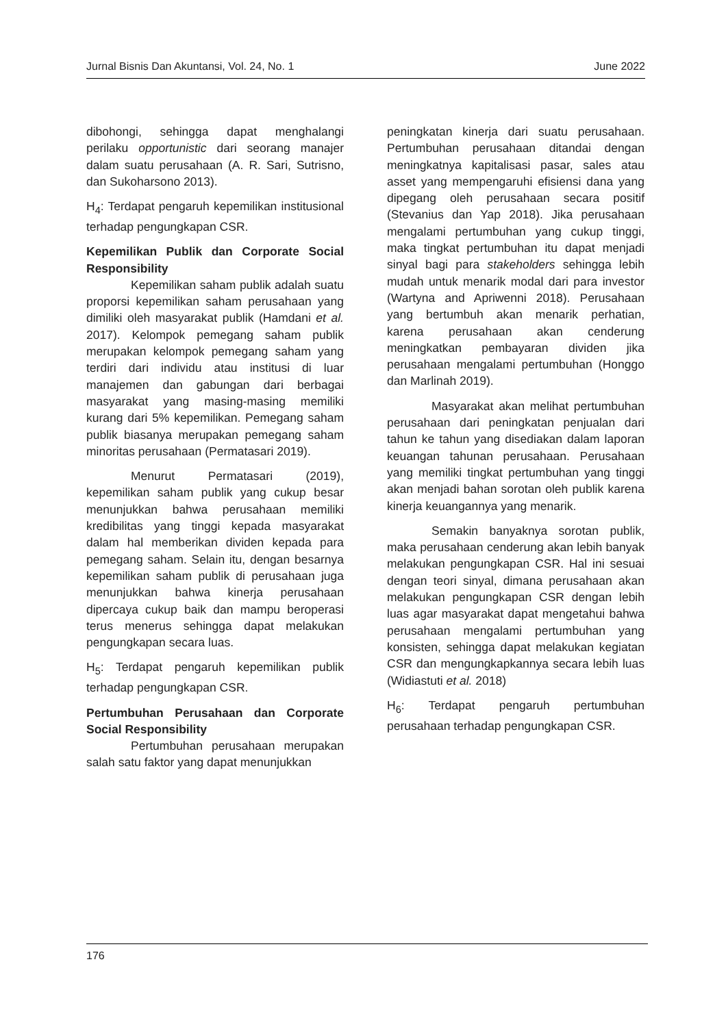Jurnal Bisnis Dan Akuntansi, Vol. 24, No. 1 June 2022
dibohongi, sehingga dapat menghalangi perilaku opportunistic dari seorang manajer dalam suatu perusahaan (A. R. Sari, Sutrisno, dan Sukoharsono 2013).
H<sub>4</sub>: Terdapat pengaruh kepemilikan institusional terhadap pengungkapan CSR.
Kepemilikan Publik dan Corporate Social Responsibility
Kepemilikan saham publik adalah suatu proporsi kepemilikan saham perusahaan yang dimiliki oleh masyarakat publik (Hamdani et al. 2017). Kelompok pemegang saham publik merupakan kelompok pemegang saham yang terdiri dari individu atau institusi di luar manajemen dan gabungan dari berbagai masyarakat yang masing-masing memiliki kurang dari 5% kepemilikan. Pemegang saham publik biasanya merupakan pemegang saham minoritas perusahaan (Permatasari 2019).
Menurut Permatasari (2019), kepemilikan saham publik yang cukup besar menunjukkan bahwa perusahaan memiliki kredibilitas yang tinggi kepada masyarakat dalam hal memberikan dividen kepada para pemegang saham. Selain itu, dengan besarnya kepemilikan saham publik di perusahaan juga menunjukkan bahwa kinerja perusahaan dipercaya cukup baik dan mampu beroperasi terus menerus sehingga dapat melakukan pengungkapan secara luas.
H<sub>5</sub>: Terdapat pengaruh kepemilikan publik terhadap pengungkapan CSR.
Pertumbuhan Perusahaan dan Corporate Social Responsibility
Pertumbuhan perusahaan merupakan salah satu faktor yang dapat menunjukkan
peningkatan kinerja dari suatu perusahaan. Pertumbuhan perusahaan ditandai dengan meningkatnya kapitalisasi pasar, sales atau asset yang mempengaruhi efisiensi dana yang dipegang oleh perusahaan secara positif (Stevanius dan Yap 2018). Jika perusahaan mengalami pertumbuhan yang cukup tinggi, maka tingkat pertumbuhan itu dapat menjadi sinyal bagi para stakeholders sehingga lebih mudah untuk menarik modal dari para investor (Wartyna and Apriwenni 2018). Perusahaan yang bertumbuh akan menarik perhatian, karena perusahaan akan cenderung meningkatkan pembayaran dividen jika perusahaan mengalami pertumbuhan (Honggo dan Marlinah 2019).
Masyarakat akan melihat pertumbuhan perusahaan dari peningkatan penjualan dari tahun ke tahun yang disediakan dalam laporan keuangan tahunan perusahaan. Perusahaan yang memiliki tingkat pertumbuhan yang tinggi akan menjadi bahan sorotan oleh publik karena kinerja keuangannya yang menarik.
Semakin banyaknya sorotan publik, maka perusahaan cenderung akan lebih banyak melakukan pengungkapan CSR. Hal ini sesuai dengan teori sinyal, dimana perusahaan akan melakukan pengungkapan CSR dengan lebih luas agar masyarakat dapat mengetahui bahwa perusahaan mengalami pertumbuhan yang konsisten, sehingga dapat melakukan kegiatan CSR dan mengungkapkannya secara lebih luas (Widiastuti et al. 2018)
H<sub>6</sub>: Terdapat pengaruh pertumbuhan perusahaan terhadap pengungkapan CSR.
176